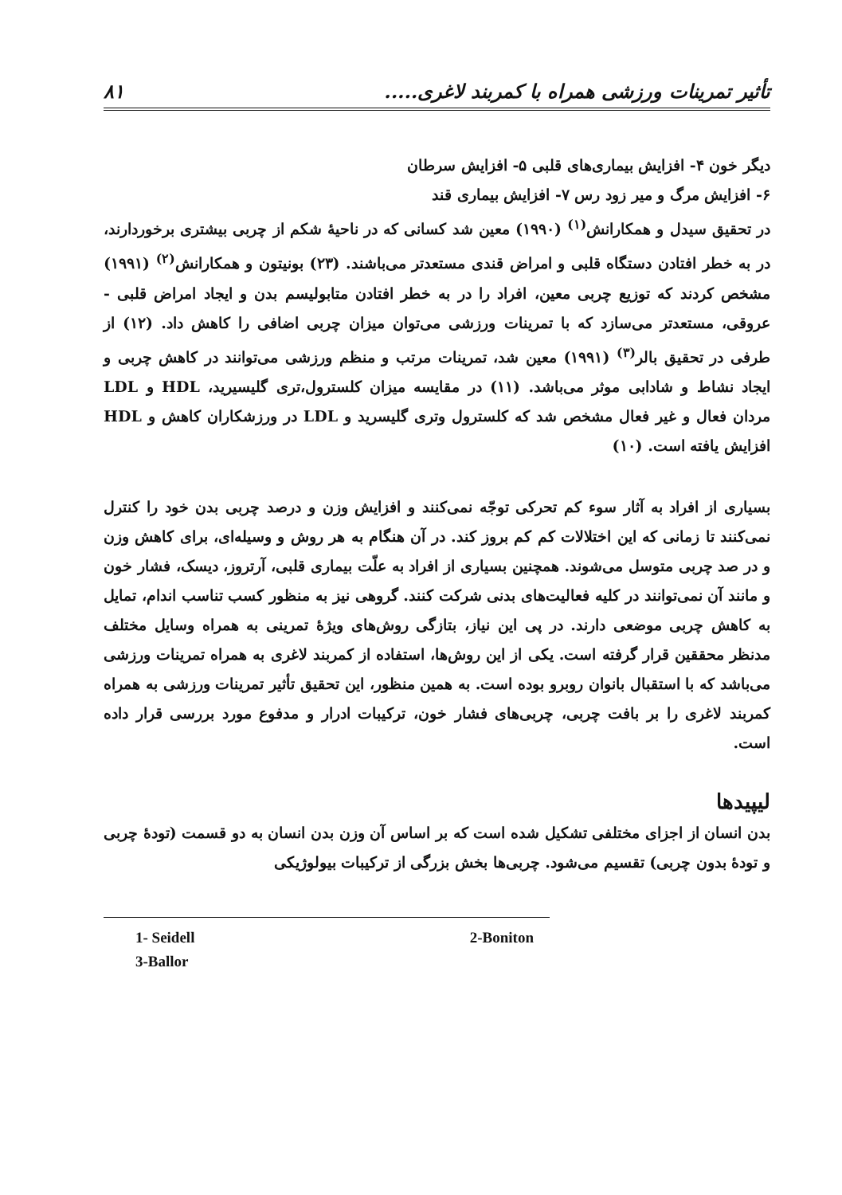۸۱ تأثیر تمرینات ورزشی همراه با کمربند لاغری.....
دیگر خون ۴- افزایش بیماری‌های قلبی ۵- افزایش سرطان
۶- افزایش مرگ و میر زود رس ۷- افزایش بیماری قند
در تحقیق سیدل و همکارانش<sup>(۱)</sup> (۱۹۹۰) معین شد کسانی که در ناحیهٔ شکم از چربی بیشتری برخوردارند، در به خطر افتادن دستگاه قلبی و امراض قندی مستعدتر می‌باشند. (۲۳) بونیتون و همکارانش<sup>(۲)</sup> (۱۹۹۱) مشخص کردند که توزیع چربی معین، افراد را در به خطر افتادن متابولیسم بدن و ایجاد امراض قلبی - عروقی، مستعدتر می‌سازد که با تمرینات ورزشی می‌توان میزان چربی اضافی را کاهش داد. (۱۲) از طرفی در تحقیق بالر<sup>(۳)</sup> (۱۹۹۱) معین شد، تمرینات مرتب و منظم ورزشی می‌توانند در کاهش چربی و ایجاد نشاط و شادابی موثر می‌باشد. (۱۱) در مقایسه میزان کلسترول،تری گلیسیرید، HDL و LDL مردان فعال و غیر فعال مشخص شد که کلسترول وتری گلیسرید و LDL در ورزشکاران کاهش و HDL افزایش یافته است. (۱۰)
بسیاری از افراد به آثار سوء کم تحرکی توجّه نمی‌کنند و افزایش وزن و درصد چربی بدن خود را کنترل نمی‌کنند تا زمانی که این اختلالات کم کم بروز کند. در آن هنگام به هر روش و وسیله‌ای، برای کاهش وزن و در صد چربی متوسل می‌شوند. همچنین بسیاری از افراد به علّت بیماری قلبی، آرتروز، دیسک، فشار خون و مانند آن نمی‌توانند در کلیه فعالیت‌های بدنی شرکت کنند. گروهی نیز به منظور کسب تناسب اندام، تمایل به کاهش چربی موضعی دارند. در پی این نیاز، بتازگی روش‌های ویژهٔ تمرینی به همراه وسایل مختلف مدنظر محققین قرار گرفته است. یکی از این روش‌ها، استفاده از کمربند لاغری به همراه تمرینات ورزشی می‌باشد که با استقبال بانوان روبرو بوده است. به همین منظور، این تحقیق تأثیر تمرینات ورزشی به همراه کمربند لاغری را بر بافت چربی، چربی‌های فشار خون، ترکیبات ادرار و مدفوع مورد بررسی قرار داده است.
لیپیدها
بدن انسان از اجزای مختلفی تشکیل شده است که بر اساس آن وزن بدن انسان به دو قسمت (تودهٔ چربی و تودهٔ بدون چربی) تقسیم می‌شود. چربی‌ها بخش بزرگی از ترکیبات بیولوژیکی
1- Seidell 2-Boniton
3-Ballor